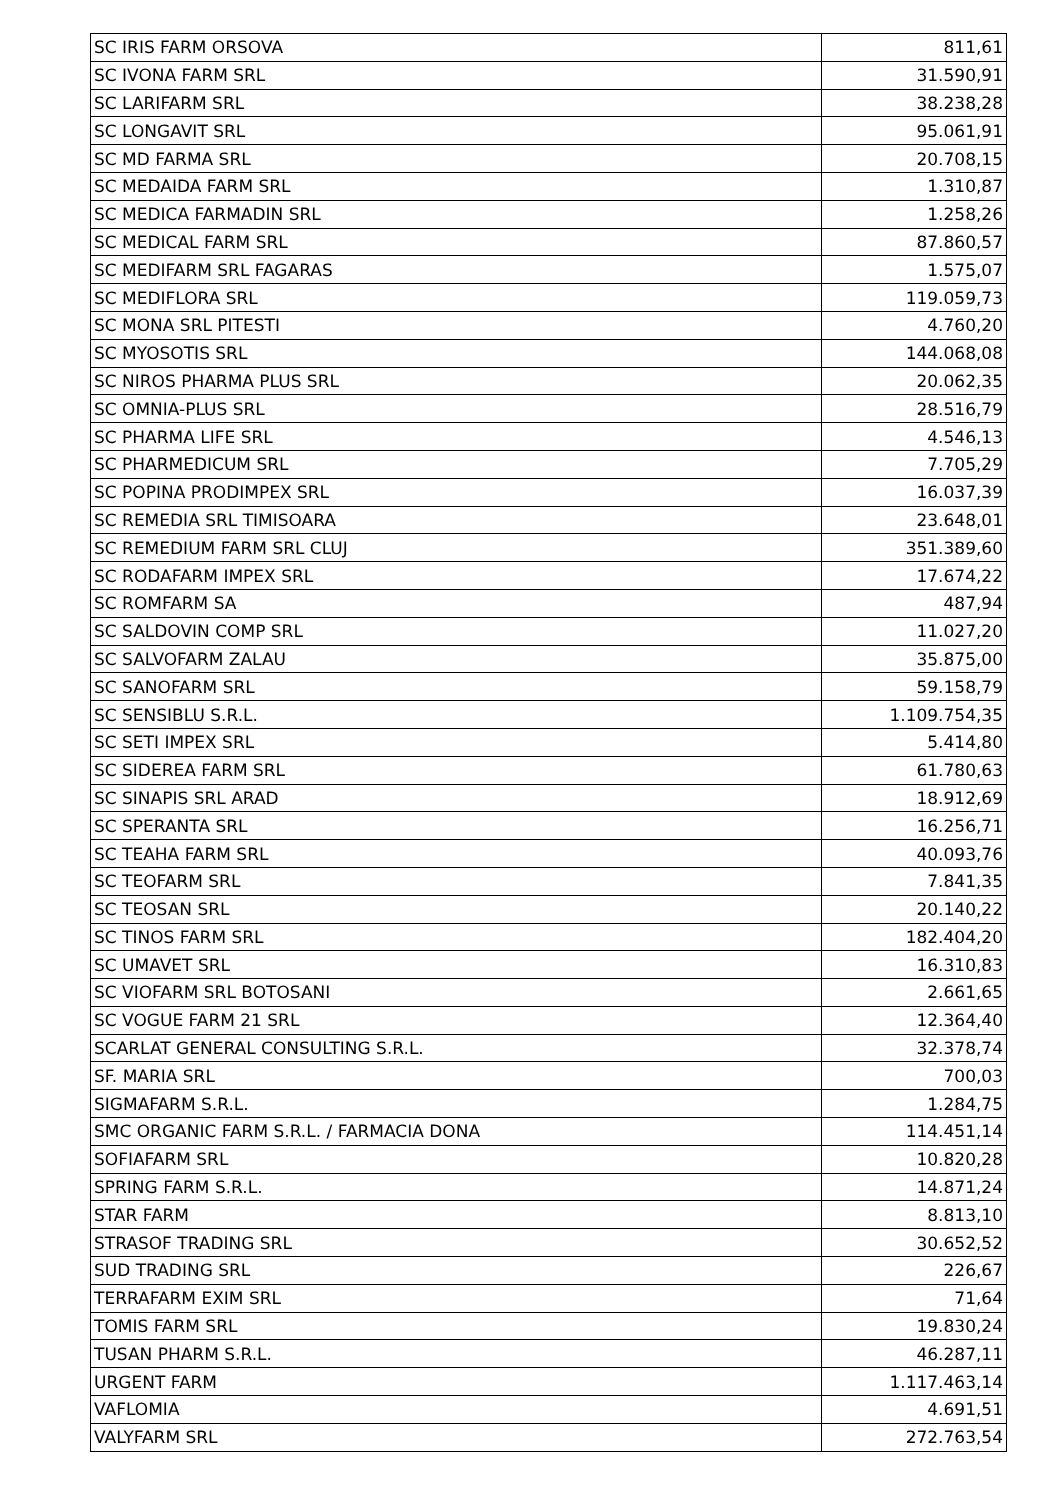| SC IRIS FARM ORSOVA | 811,61 |
| SC IVONA FARM SRL | 31.590,91 |
| SC LARIFARM SRL | 38.238,28 |
| SC LONGAVIT SRL | 95.061,91 |
| SC MD FARMA SRL | 20.708,15 |
| SC MEDAIDA FARM SRL | 1.310,87 |
| SC MEDICA FARMADIN SRL | 1.258,26 |
| SC MEDICAL FARM SRL | 87.860,57 |
| SC MEDIFARM SRL FAGARAS | 1.575,07 |
| SC MEDIFLORA SRL | 119.059,73 |
| SC MONA SRL PITESTI | 4.760,20 |
| SC MYOSOTIS SRL | 144.068,08 |
| SC NIROS PHARMA PLUS SRL | 20.062,35 |
| SC OMNIA-PLUS SRL | 28.516,79 |
| SC PHARMA LIFE SRL | 4.546,13 |
| SC PHARMEDICUM SRL | 7.705,29 |
| SC POPINA PRODIMPEX SRL | 16.037,39 |
| SC REMEDIA SRL TIMISOARA | 23.648,01 |
| SC REMEDIUM FARM SRL CLUJ | 351.389,60 |
| SC RODAFARM IMPEX SRL | 17.674,22 |
| SC ROMFARM SA | 487,94 |
| SC SALDOVIN COMP SRL | 11.027,20 |
| SC SALVOFARM ZALAU | 35.875,00 |
| SC SANOFARM SRL | 59.158,79 |
| SC SENSIBLU S.R.L. | 1.109.754,35 |
| SC SETI IMPEX SRL | 5.414,80 |
| SC SIDEREA FARM SRL | 61.780,63 |
| SC SINAPIS SRL ARAD | 18.912,69 |
| SC SPERANTA SRL | 16.256,71 |
| SC TEAHA FARM SRL | 40.093,76 |
| SC TEOFARM SRL | 7.841,35 |
| SC TEOSAN SRL | 20.140,22 |
| SC TINOS FARM SRL | 182.404,20 |
| SC UMAVET SRL | 16.310,83 |
| SC VIOFARM SRL BOTOSANI | 2.661,65 |
| SC VOGUE FARM 21 SRL | 12.364,40 |
| SCARLAT GENERAL CONSULTING S.R.L. | 32.378,74 |
| SF. MARIA SRL | 700,03 |
| SIGMAFARM S.R.L. | 1.284,75 |
| SMC ORGANIC FARM S.R.L. / FARMACIA DONA | 114.451,14 |
| SOFIAFARM SRL | 10.820,28 |
| SPRING FARM S.R.L. | 14.871,24 |
| STAR FARM | 8.813,10 |
| STRASOF TRADING SRL | 30.652,52 |
| SUD TRADING SRL | 226,67 |
| TERRAFARM EXIM SRL | 71,64 |
| TOMIS FARM SRL | 19.830,24 |
| TUSAN PHARM S.R.L. | 46.287,11 |
| URGENT FARM | 1.117.463,14 |
| VAFLOMIA | 4.691,51 |
| VALYFARM SRL | 272.763,54 |